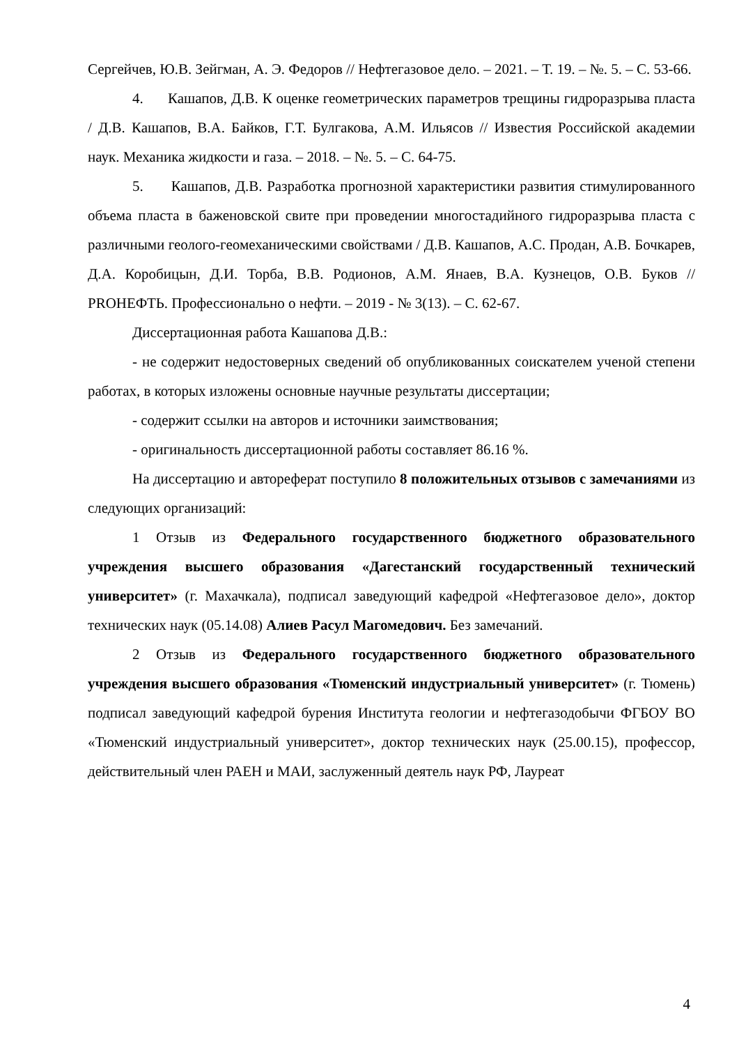Сергейчев, Ю.В. Зейгман, А. Э. Федоров // Нефтегазовое дело. – 2021. – Т. 19. – №. 5. – С. 53-66.
4. Кашапов, Д.В. К оценке геометрических параметров трещины гидроразрыва пласта / Д.В. Кашапов, В.А. Байков, Г.Т. Булгакова, А.М. Ильясов // Известия Российской академии наук. Механика жидкости и газа. – 2018. – №. 5. – С. 64-75.
5. Кашапов, Д.В. Разработка прогнозной характеристики развития стимулированного объема пласта в баженовской свите при проведении многостадийного гидроразрыва пласта с различными геолого-геомеханическими свойствами / Д.В. Кашапов, А.С. Продан, А.В. Бочкарев, Д.А. Коробицын, Д.И. Торба, В.В. Родионов, А.М. Янаев, В.А. Кузнецов, О.В. Буков // PROНЕФТЬ. Профессионально о нефти. – 2019 - № 3(13). – С. 62-67.
Диссертационная работа Кашапова Д.В.:
- не содержит недостоверных сведений об опубликованных соискателем ученой степени работах, в которых изложены основные научные результаты диссертации;
- содержит ссылки на авторов и источники заимствования;
- оригинальность диссертационной работы составляет 86.16 %.
На диссертацию и автореферат поступило 8 положительных отзывов с замечаниями из следующих организаций:
1 Отзыв из Федерального государственного бюджетного образовательного учреждения высшего образования «Дагестанский государственный технический университет» (г. Махачкала), подписал заведующий кафедрой «Нефтегазовое дело», доктор технических наук (05.14.08) Алиев Расул Магомедович. Без замечаний.
2 Отзыв из Федерального государственного бюджетного образовательного учреждения высшего образования «Тюменский индустриальный университет» (г. Тюмень) подписал заведующий кафедрой бурения Института геологии и нефтегазодобычи ФГБОУ ВО «Тюменский индустриальный университет», доктор технических наук (25.00.15), профессор, действительный член РАЕН и МАИ, заслуженный деятель наук РФ, Лауреат
4